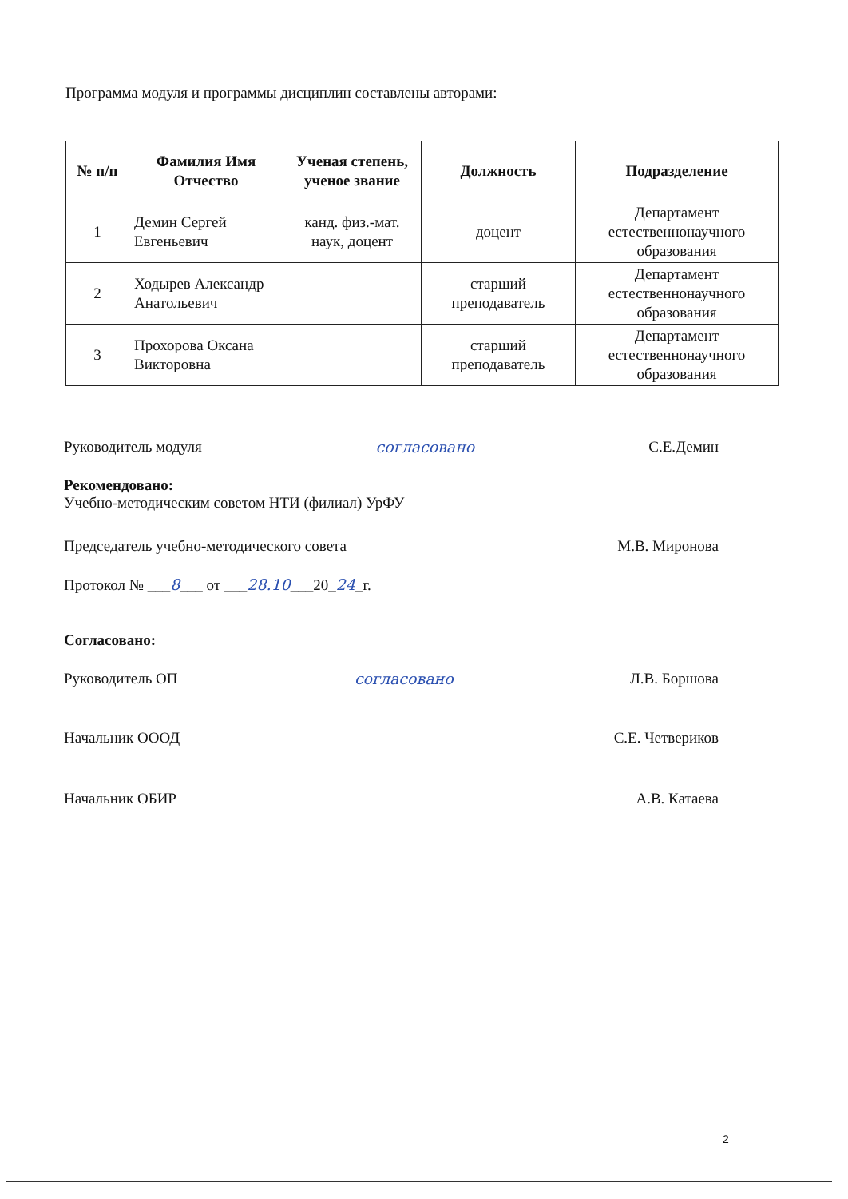Программа модуля и программы дисциплин составлены авторами:
| № п/п | Фамилия Имя Отчество | Ученая степень, ученое звание | Должность | Подразделение |
| --- | --- | --- | --- | --- |
| 1 | Демин Сергей Евгеньевич | канд. физ.-мат. наук, доцент | доцент | Департамент естественнонаучного образования |
| 2 | Ходырев Александр Анатольевич | | старший преподаватель | Департамент естественнонаучного образования |
| 3 | Прохорова Оксана Викторовна | | старший преподаватель | Департамент естественнонаучного образования |
Руководитель модуля согласовано С.Е.Демин
Рекомендовано:
Учебно-методическим советом НТИ (филиал) УрФУ
Председатель учебно-методического совета М.В. Миронова
Протокол № ___8___ от ___28.10___20_24_г.
Согласовано:
Руководитель ОП согласовано Л.В. Боршова
Начальник ОООД С.Е. Четвериков
Начальник ОБИР А.В. Катаева
2